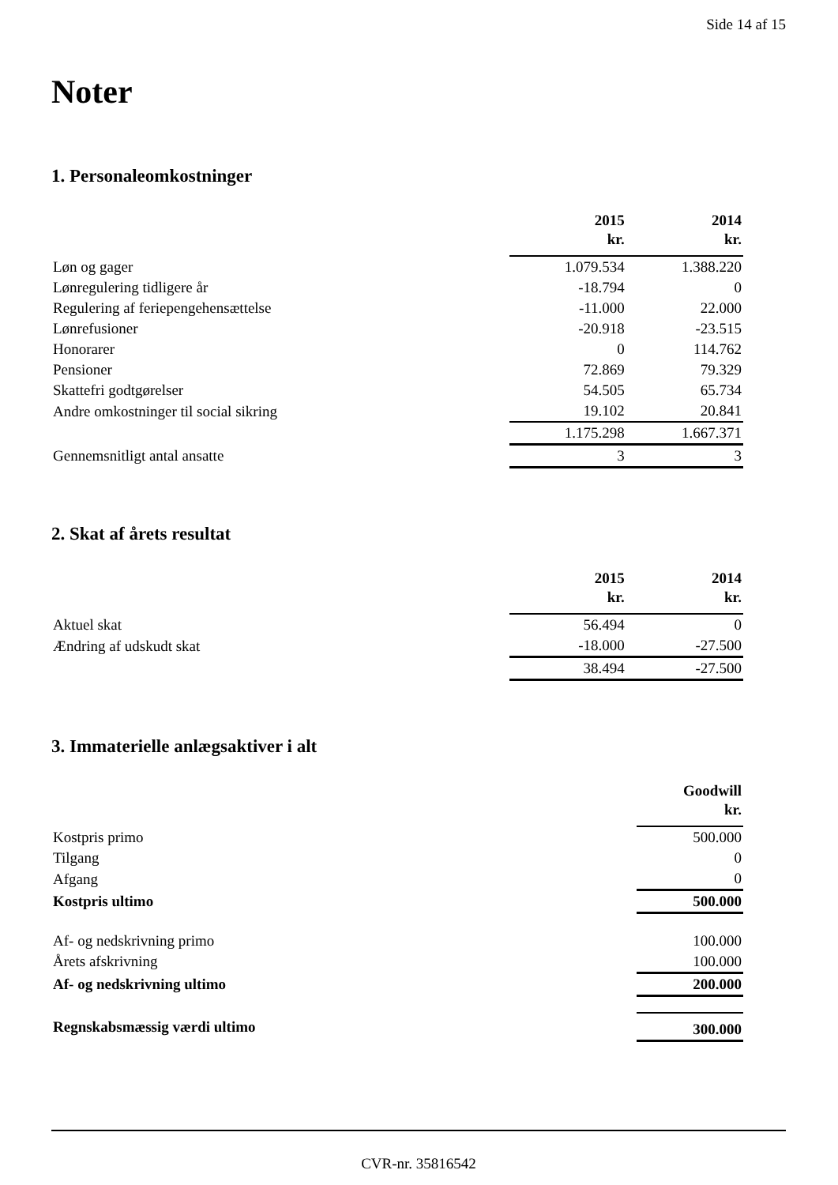Side 14 af 15
Noter
1. Personaleomkostninger
| | 2015 kr. | 2014 kr. |
| Løn og gager | 1.079.534 | 1.388.220 |
| Lønregulering tidligere år | -18.794 | 0 |
| Regulering af feriepengehensættelse | -11.000 | 22.000 |
| Lønrefusioner | -20.918 | -23.515 |
| Honorarer | 0 | 114.762 |
| Pensioner | 72.869 | 79.329 |
| Skattefri godtgørelser | 54.505 | 65.734 |
| Andre omkostninger til social sikring | 19.102 | 20.841 |
| | 1.175.298 | 1.667.371 |
| Gennemsnitligt antal ansatte | 3 | 3 |
2. Skat af årets resultat
| | 2015 kr. | 2014 kr. |
| Aktuel skat | 56.494 | 0 |
| Ændring af udskudt skat | -18.000 | -27.500 |
| | 38.494 | -27.500 |
3. Immaterielle anlægsaktiver i alt
| | Goodwill kr. |
| Kostpris primo | 500.000 |
| Tilgang | 0 |
| Afgang | 0 |
| Kostpris ultimo | 500.000 |
| Af- og nedskrivning primo | 100.000 |
| Årets afskrivning | 100.000 |
| Af- og nedskrivning ultimo | 200.000 |
| Regnskabsmæssig værdi ultimo | 300.000 |
CVR-nr. 35816542